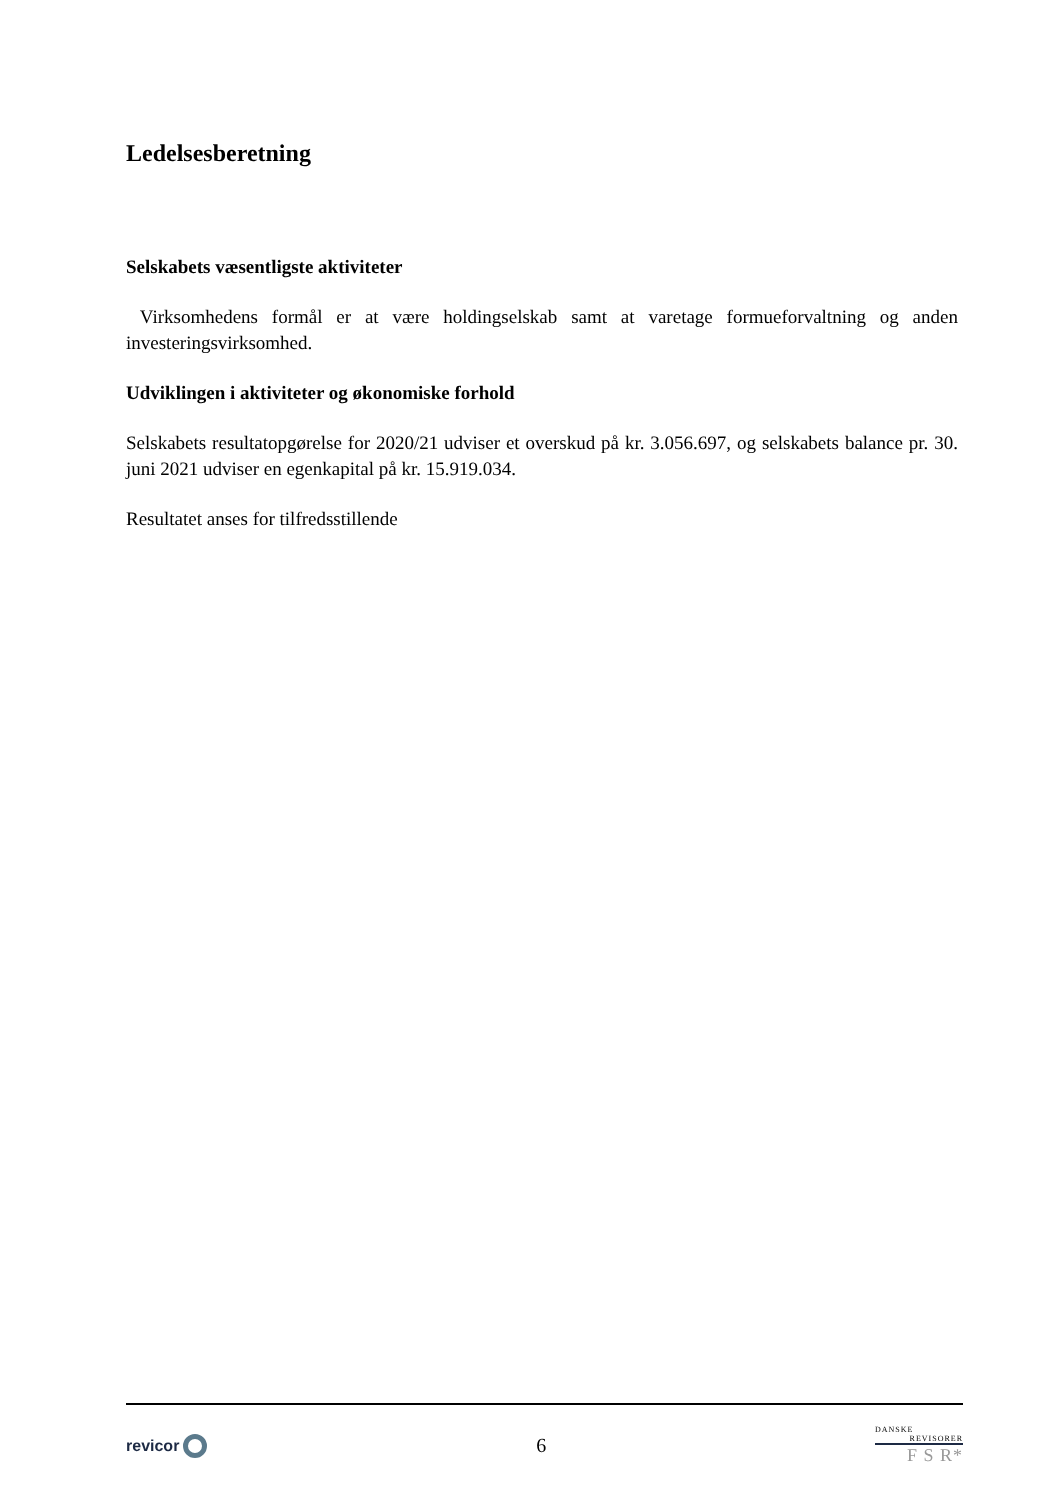Ledelsesberetning
Selskabets væsentligste aktiviteter
Virksomhedens formål er at være holdingselskab samt at varetage formueforvaltning og anden investeringsvirksomhed.
Udviklingen i aktiviteter og økonomiske forhold
Selskabets resultatopgørelse for 2020/21 udviser et overskud på kr. 3.056.697, og selskabets balance pr. 30. juni 2021 udviser en egenkapital på kr. 15.919.034.
Resultatet anses for tilfredsstillende
revicor
6
DANSKE
REVISORER
F S R*